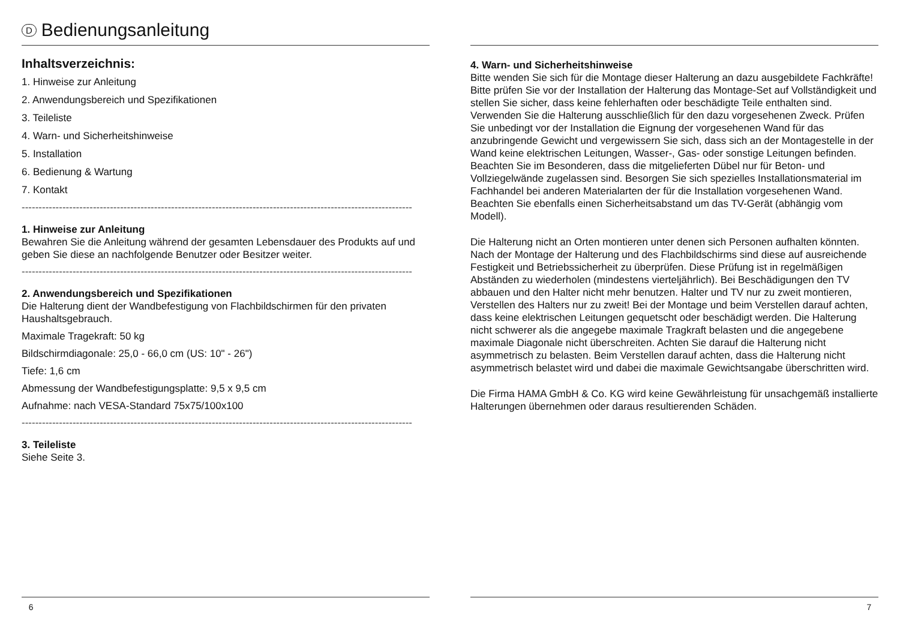D Bedienungsanleitung
Inhaltsverzeichnis:
1. Hinweise zur Anleitung
2. Anwendungsbereich und Spezifikationen
3. Teileliste
4. Warn- und Sicherheitshinweise
5. Installation
6. Bedienung & Wartung
7. Kontakt
-------------------------------------------------------------------------------------------------------------------
1. Hinweise zur Anleitung
Bewahren Sie die Anleitung während der gesamten Lebensdauer des Produkts auf und geben Sie diese an nachfolgende Benutzer oder Besitzer weiter.
-------------------------------------------------------------------------------------------------------------------
2. Anwendungsbereich und Spezifikationen
Die Halterung dient der Wandbefestigung von Flachbildschirmen für den privaten Haushaltsgebrauch.
Maximale Tragekraft: 50 kg
Bildschirmdiagonale: 25,0 - 66,0 cm (US: 10" - 26")
Tiefe: 1,6 cm
Abmessung der Wandbefestigungsplatte: 9,5 x 9,5 cm
Aufnahme: nach VESA-Standard 75x75/100x100
-------------------------------------------------------------------------------------------------------------------
3. Teileliste
Siehe Seite 3.
6
4. Warn- und Sicherheitshinweise
Bitte wenden Sie sich für die Montage dieser Halterung an dazu ausgebildete Fachkräfte! Bitte prüfen Sie vor der Installation der Halterung das Montage-Set auf Vollständigkeit und stellen Sie sicher, dass keine fehlerhaften oder beschädigte Teile enthalten sind. Verwenden Sie die Halterung ausschließlich für den dazu vorgesehenen Zweck. Prüfen Sie unbedingt vor der Installation die Eignung der vorgesehenen Wand für das anzubringende Gewicht und vergewissern Sie sich, dass sich an der Montagestelle in der Wand keine elektrischen Leitungen, Wasser-, Gas- oder sonstige Leitungen befinden. Beachten Sie im Besonderen, dass die mitgelieferten Dübel nur für Beton- und Vollziegelwände zugelassen sind. Besorgen Sie sich spezielles Installationsmaterial im Fachhandel bei anderen Materialarten der für die Installation vorgesehenen Wand. Beachten Sie ebenfalls einen Sicherheitsabstand um das TV-Gerät (abhängig vom Modell).
Die Halterung nicht an Orten montieren unter denen sich Personen aufhalten könnten. Nach der Montage der Halterung und des Flachbildschirms sind diese auf ausreichende Festigkeit und Betriebssicherheit zu überprüfen. Diese Prüfung ist in regelmäßigen Abständen zu wiederholen (mindestens vierteljährlich). Bei Beschädigungen den TV abbauen und den Halter nicht mehr benutzen. Halter und TV nur zu zweit montieren, Verstellen des Halters nur zu zweit! Bei der Montage und beim Verstellen darauf achten, dass keine elektrischen Leitungen gequetscht oder beschädigt werden. Die Halterung nicht schwerer als die angegebe maximale Tragkraft belasten und die angegebene maximale Diagonale nicht überschreiten. Achten Sie darauf die Halterung nicht asymmetrisch zu belasten. Beim Verstellen darauf achten, dass die Halterung nicht asymmetrisch belastet wird und dabei die maximale Gewichtsangabe überschritten wird.
Die Firma HAMA GmbH & Co. KG wird keine Gewährleistung für unsachgemäß installierte Halterungen übernehmen oder daraus resultierenden Schäden.
7